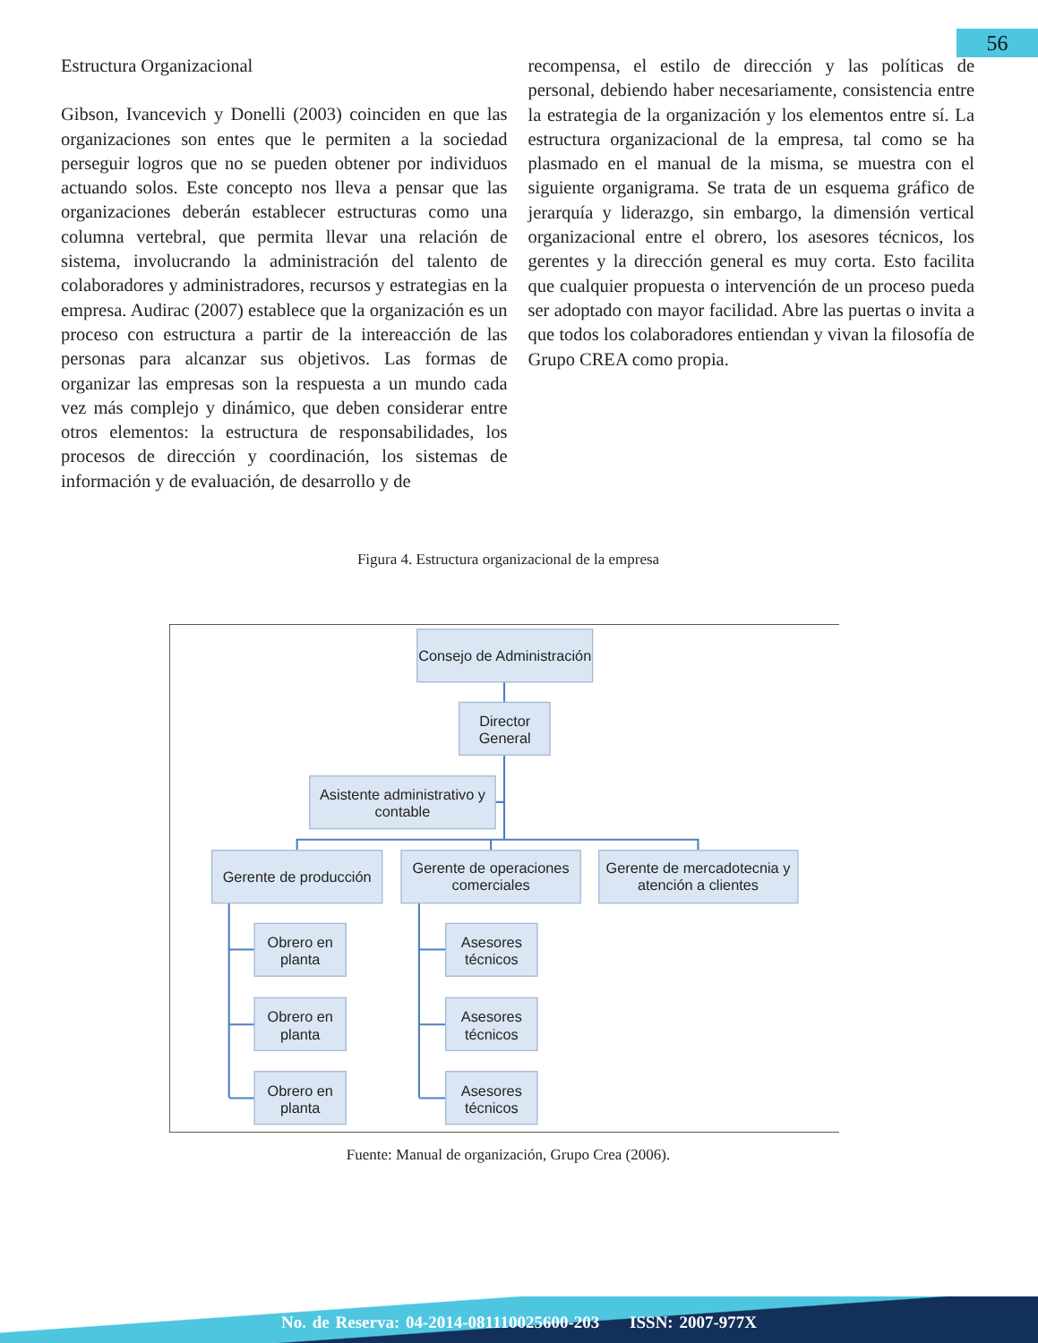56
Estructura Organizacional
Gibson, Ivancevich y Donelli (2003) coinciden en que las organizaciones son entes que le permiten a la sociedad perseguir logros que no se pueden obtener por individuos actuando solos. Este concepto nos lleva a pensar que las organizaciones deberán establecer estructuras como una columna vertebral, que permita llevar una relación de sistema, involucrando la administración del talento de colaboradores y administradores, recursos y estrategias en la empresa. Audirac (2007) establece que la organización es un proceso con estructura a partir de la intereacción de las personas para alcanzar sus objetivos. Las formas de organizar las empresas son la respuesta a un mundo cada vez más complejo y dinámico, que deben considerar entre otros elementos: la estructura de responsabilidades, los procesos de dirección y coordinación, los sistemas de información y de evaluación, de desarrollo y de
recompensa, el estilo de dirección y las políticas de personal, debiendo haber necesariamente, consistencia entre la estrategia de la organización y los elementos entre sí. La estructura organizacional de la empresa, tal como se ha plasmado en el manual de la misma, se muestra con el siguiente organigrama. Se trata de un esquema gráfico de jerarquía y liderazgo, sin embargo, la dimensión vertical organizacional entre el obrero, los asesores técnicos, los gerentes y la dirección general es muy corta. Esto facilita que cualquier propuesta o intervención de un proceso pueda ser adoptado con mayor facilidad. Abre las puertas o invita a que todos los colaboradores entiendan y vivan la filosofía de Grupo CREA como propia.
Figura 4. Estructura organizacional de la empresa
Consejo de Administración
Director
General
Asistente administrativo y
contable
Gerente de producción
Gerente de operaciones
comerciales
Gerente de mercadotecnia y
atención a clientes
Obrero en
planta
Obrero en
planta
Obrero en
planta
Asesores
técnicos
Asesores
técnicos
Asesores
técnicos
Fuente: Manual de organización, Grupo Crea (2006).
No. de Reserva: 04-2014-081110025600-203 ISSN: 2007-977X